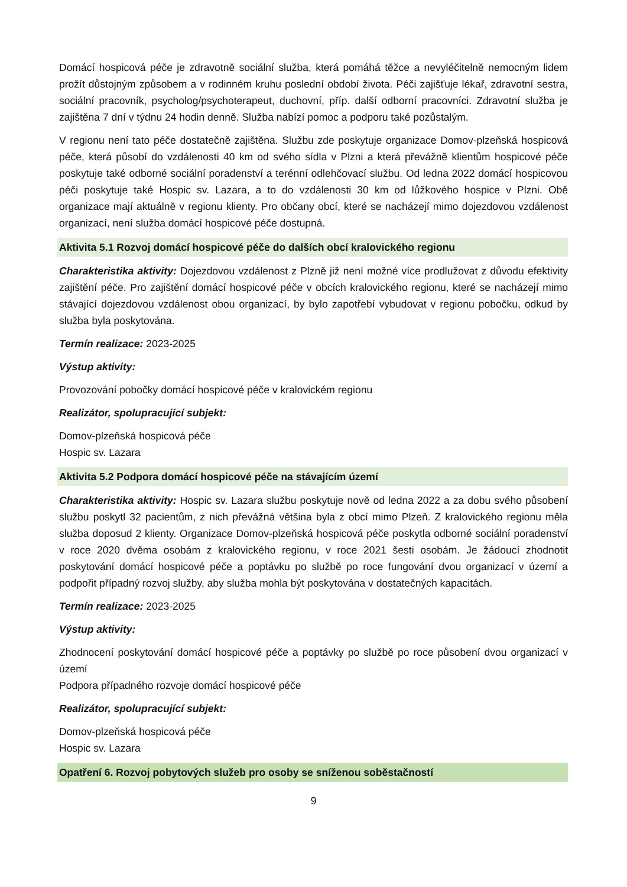Domácí hospicová péče je zdravotně sociální služba, která pomáhá těžce a nevyléčitelně nemocným lidem prožít důstojným způsobem a v rodinném kruhu poslední období života. Péči zajišťuje lékař, zdravotní sestra, sociální pracovník, psycholog/psychoterapeut, duchovní, příp. další odborní pracovníci. Zdravotní služba je zajištěna 7 dní v týdnu 24 hodin denně. Služba nabízí pomoc a podporu také pozůstalým.
V regionu není tato péče dostatečně zajištěna. Službu zde poskytuje organizace Domov-plzeňská hospicová péče, která působí do vzdálenosti 40 km od svého sídla v Plzni a která převážně klientům hospicové péče poskytuje také odborné sociální poradenství a terénní odlehčovací službu. Od ledna 2022 domácí hospicovou péči poskytuje také Hospic sv. Lazara, a to do vzdálenosti 30 km od lůžkového hospice v Plzni. Obě organizace mají aktuálně v regionu klienty. Pro občany obcí, které se nacházejí mimo dojezdovou vzdálenost organizací, není služba domácí hospicové péče dostupná.
Aktivita 5.1 Rozvoj domácí hospicové péče do dalších obcí kralovického regionu
Charakteristika aktivity: Dojezdovou vzdálenost z Plzně již není možné více prodlužovat z důvodu efektivity zajištění péče. Pro zajištění domácí hospicové péče v obcích kralovického regionu, které se nacházejí mimo stávající dojezdovou vzdálenost obou organizací, by bylo zapotřebí vybudovat v regionu pobočku, odkud by služba byla poskytována.
Termín realizace: 2023-2025
Výstup aktivity:
Provozování pobočky domácí hospicové péče v kralovickém regionu
Realizátor, spolupracující subjekt:
Domov-plzeňská hospicová péče
Hospic sv. Lazara
Aktivita 5.2 Podpora domácí hospicové péče na stávajícím území
Charakteristika aktivity: Hospic sv. Lazara službu poskytuje nově od ledna 2022 a za dobu svého působení službu poskytl 32 pacientům, z nich převážná většina byla z obcí mimo Plzeň. Z kralovického regionu měla služba doposud 2 klienty. Organizace Domov-plzeňská hospicová péče poskytla odborné sociální poradenství v roce 2020 dvěma osobám z kralovického regionu, v roce 2021 šesti osobám. Je žádoucí zhodnotit poskytování domácí hospicové péče a poptávku po službě po roce fungování dvou organizací v území a podpořit případný rozvoj služby, aby služba mohla být poskytována v dostatečných kapacitách.
Termín realizace: 2023-2025
Výstup aktivity:
Zhodnocení poskytování domácí hospicové péče a poptávky po službě po roce působení dvou organizací v území
Podpora případného rozvoje domácí hospicové péče
Realizátor, spolupracující subjekt:
Domov-plzeňská hospicová péče
Hospic sv. Lazara
Opatření 6. Rozvoj pobytových služeb pro osoby se sníženou soběstačností
9